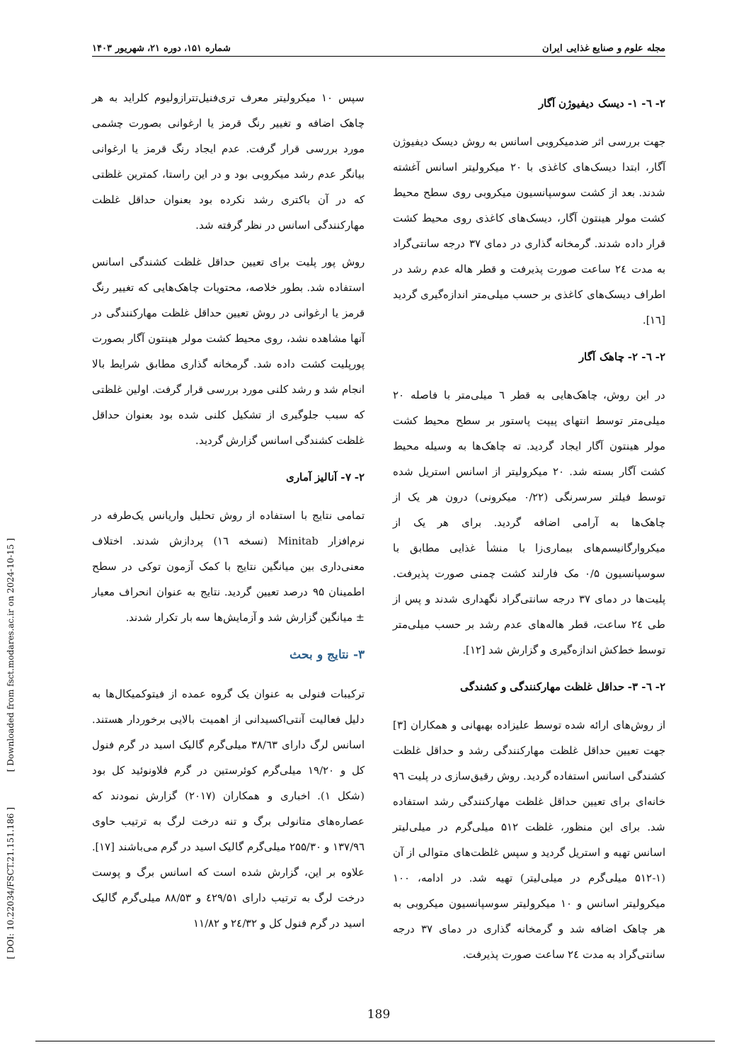مجله علوم و صنایع غذایی ایران شماره ۱۵۱، دوره ۲۱، شهریور ۱۴۰۳
۲- ٦- ۱- دیسک دیفیوژن آگار
جهت بررسی اثر ضدمیکروبی اسانس به روش دیسک دیفیوژن آگار، ابتدا دیسک‌های کاغذی با ۲۰ میکرولیتر اسانس آغشته شدند. بعد از کشت سوسپانسیون میکروبی روی سطح محیط کشت مولر هینتون آگار، دیسک‌های کاغذی روی محیط کشت قرار داده شدند. گرمخانه گذاری در دمای ۳۷ درجه سانتی‌گراد به مدت ٢٤ ساعت صورت پذیرفت و قطر هاله عدم رشد در اطراف دیسک‌های کاغذی بر حسب میلی‌متر اندازه‌گیری گردید [١٦].
۲- ٦- ۲- چاهک آگار
در این روش، چاهک‌هایی به قطر ٦ میلی‌متر با فاصله ۲۰ میلی‌متر توسط انتهای پیپت پاستور بر سطح محیط کشت مولر هینتون آگار ایجاد گردید. ته چاهک‌ها به وسیله محیط کشت آگار بسته شد. ۲۰ میکرولیتر از اسانس استریل شده توسط فیلتر سرسرنگی (۰/۲۲ میکرونی) درون هر یک از چاهک‌ها به آرامی اضافه گردید. برای هر یک از میکروارگانیسم‌های بیماری‌زا با منشأ غذایی مطابق با سوسپانسیون ۰/۵ مک فارلند کشت چمنی صورت پذیرفت. پلیت‌ها در دمای ۳۷ درجه سانتی‌گراد نگهداری شدند و پس از طی ٢٤ ساعت، قطر هاله‌های عدم رشد بر حسب میلی‌متر توسط خط‌کش اندازه‌گیری و گزارش شد [١٢].
۲- ٦- ۳- حداقل غلظت مهارکنندگی و کشندگی
از روش‌های ارائه شده توسط علیزاده بهبهانی و همکاران [۳] جهت تعیین حداقل غلظت مهارکنندگی رشد و حداقل غلظت کشندگی اسانس استفاده گردید. روش رقیق‌سازی در پلیت ٩٦ خانه‌ای برای تعیین حداقل غلظت مهارکنندگی رشد استفاده شد. برای این منظور، غلظت ۵۱۲ میلی‌گرم در میلی‌لیتر اسانس تهیه و استریل گردید و سپس غلظت‌های متوالی از آن (۱-۵۱۲ میلی‌گرم در میلی‌لیتر) تهیه شد. در ادامه، ۱۰۰ میکرولیتر اسانس و ۱۰ میکرولیتر سوسپانسیون میکروبی به هر چاهک اضافه شد و گرمخانه گذاری در دمای ۳۷ درجه سانتی‌گراد به مدت ٢٤ ساعت صورت پذیرفت.
سپس ۱۰ میکرولیتر معرف تری‌فنیل‌تترازولیوم کلراید به هر چاهک اضافه و تغییر رنگ قرمز یا ارغوانی بصورت چشمی مورد بررسی قرار گرفت. عدم ایجاد رنگ قرمز یا ارغوانی بیانگر عدم رشد میکروبی بود و در این راستا، کمترین غلظتی که در آن باکتری رشد نکرده بود بعنوان حداقل غلظت مهارکنندگی اسانس در نظر گرفته شد.
روش پور پلیت برای تعیین حداقل غلظت کشندگی اسانس استفاده شد. بطور خلاصه، محتویات چاهک‌هایی که تغییر رنگ قرمز یا ارغوانی در روش تعیین حداقل غلظت مهارکنندگی در آنها مشاهده نشد، روی محیط کشت مولر هینتون آگار بصورت پورپلیت کشت داده شد. گرمخانه گذاری مطابق شرایط بالا انجام شد و رشد کلنی مورد بررسی قرار گرفت. اولین غلظتی که سبب جلوگیری از تشکیل کلنی شده بود بعنوان حداقل غلظت کشندگی اسانس گزارش گردید.
۲- ۷- آنالیز آماری
تمامی نتایج با استفاده از روش تحلیل واریانس یک‌طرفه در نرم‌افزار Minitab (نسخه ١٦) پردازش شدند. اختلاف معنی‌داری بین میانگین نتایج با کمک آزمون توکی در سطح اطمینان ۹۵ درصد تعیین گردید. نتایج به عنوان انحراف معیار ± میانگین گزارش شد و آزمایش‌ها سه بار تکرار شدند.
۳- نتایج و بحث
ترکیبات فنولی به عنوان یک گروه عمده از فیتوکمیکال‌ها به دلیل فعالیت آنتی‌اکسیدانی از اهمیت بالایی برخوردار هستند. اسانس لرگ دارای ۳۸/٦۳ میلی‌گرم گالیک اسید در گرم فنول کل و ۱۹/۲۰ میلی‌گرم کوئرستین در گرم فلاونوئید کل بود (شکل ۱). اخباری و همکاران (۲۰۱۷) گزارش نمودند که عصاره‌های متانولی برگ و تنه درخت لرگ به ترتیب حاوی ۱۳۷/٩٦ و ۲۵۵/۳۰ میلی‌گرم گالیک اسید در گرم می‌باشند [۱۷]. علاوه بر این، گزارش شده است که اسانس برگ و پوست درخت لرگ به ترتیب دارای ٤۲۹/۵۱ و ۸۸/۵۳ میلی‌گرم گالیک اسید در گرم فنول کل و ٢٤/۳۲ و ۱۱/۸۲
189
[ Downloaded from fsct.modares.ac.ir on 2024-10-15 ]
[ DOI: 10.22034/FSCT.21.151.186 ]